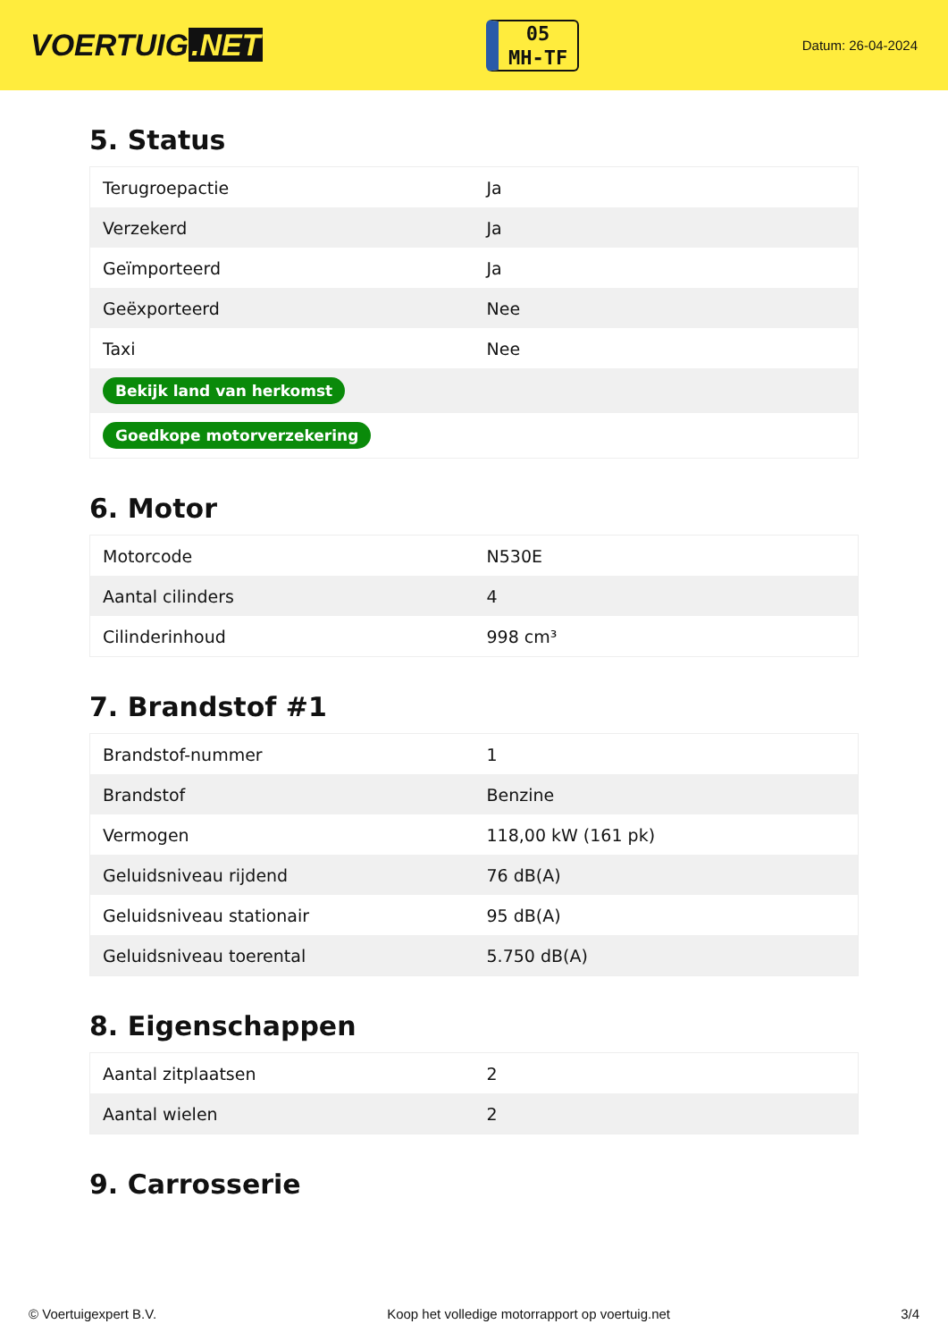VOERTUIG.NET
05
MH-TF
Datum: 26-04-2024
5. Status
| Terugroepactie | Ja |
| Verzekerd | Ja |
| Geïmporteerd | Ja |
| Geëxporteerd | Nee |
| Taxi | Nee |
| Bekijk land van herkomst | |
| Goedkope motorverzekering | |
6. Motor
| Motorcode | N530E |
| Aantal cilinders | 4 |
| Cilinderinhoud | 998 cm³ |
7. Brandstof #1
| Brandstof-nummer | 1 |
| Brandstof | Benzine |
| Vermogen | 118,00 kW (161 pk) |
| Geluidsniveau rijdend | 76 dB(A) |
| Geluidsniveau stationair | 95 dB(A) |
| Geluidsniveau toerental | 5.750 dB(A) |
8. Eigenschappen
| Aantal zitplaatsen | 2 |
| Aantal wielen | 2 |
9. Carrosserie
© Voertuigexpert B.V. Koop het volledige motorrapport op voertuig.net 3/4